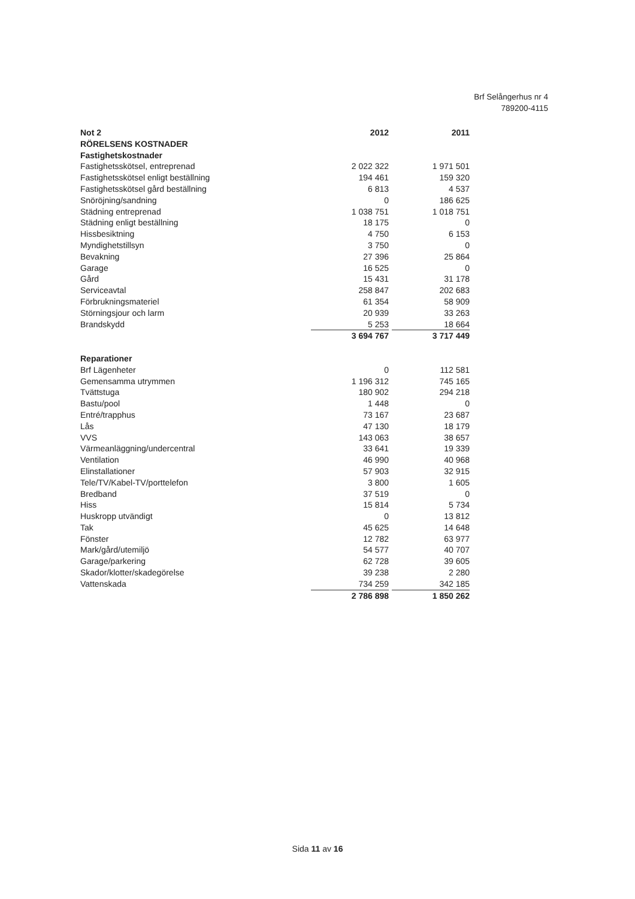Brf Selångerhus nr 4
789200-4115
| Not 2 | 2012 | | 2011 |
| RÖRELSENS KOSTNADER | | | |
| Fastighetskostnader | | | |
| Fastighetsskötsel, entreprenad | 2 022 322 | | 1 971 501 |
| Fastighetsskötsel enligt beställning | 194 461 | | 159 320 |
| Fastighetsskötsel gård beställning | 6 813 | | 4 537 |
| Snöröjning/sandning | 0 | | 186 625 |
| Städning entreprenad | 1 038 751 | | 1 018 751 |
| Städning enligt beställning | 18 175 | | 0 |
| Hissbesiktning | 4 750 | | 6 153 |
| Myndighetstillsyn | 3 750 | | 0 |
| Bevakning | 27 396 | | 25 864 |
| Garage | 16 525 | | 0 |
| Gård | 15 431 | | 31 178 |
| Serviceavtal | 258 847 | | 202 683 |
| Förbrukningsmateriel | 61 354 | | 58 909 |
| Störningsjour och larm | 20 939 | | 33 263 |
| Brandskydd | 5 253 | | 18 664 |
| | 3 694 767 | | 3 717 449 |
| Reparationer | | | |
| Brf Lägenheter | 0 | | 112 581 |
| Gemensamma utrymmen | 1 196 312 | | 745 165 |
| Tvättstuga | 180 902 | | 294 218 |
| Bastu/pool | 1 448 | | 0 |
| Entré/trapphus | 73 167 | | 23 687 |
| Lås | 47 130 | | 18 179 |
| VVS | 143 063 | | 38 657 |
| Värmeanläggning/undercentral | 33 641 | | 19 339 |
| Ventilation | 46 990 | | 40 968 |
| Elinstallationer | 57 903 | | 32 915 |
| Tele/TV/Kabel-TV/porttelefon | 3 800 | | 1 605 |
| Bredband | 37 519 | | 0 |
| Hiss | 15 814 | | 5 734 |
| Huskropp utvändigt | 0 | | 13 812 |
| Tak | 45 625 | | 14 648 |
| Fönster | 12 782 | | 63 977 |
| Mark/gård/utemiljö | 54 577 | | 40 707 |
| Garage/parkering | 62 728 | | 39 605 |
| Skador/klotter/skadegörelse | 39 238 | | 2 280 |
| Vattenskada | 734 259 | | 342 185 |
| | 2 786 898 | | 1 850 262 |
Sida 11 av 16